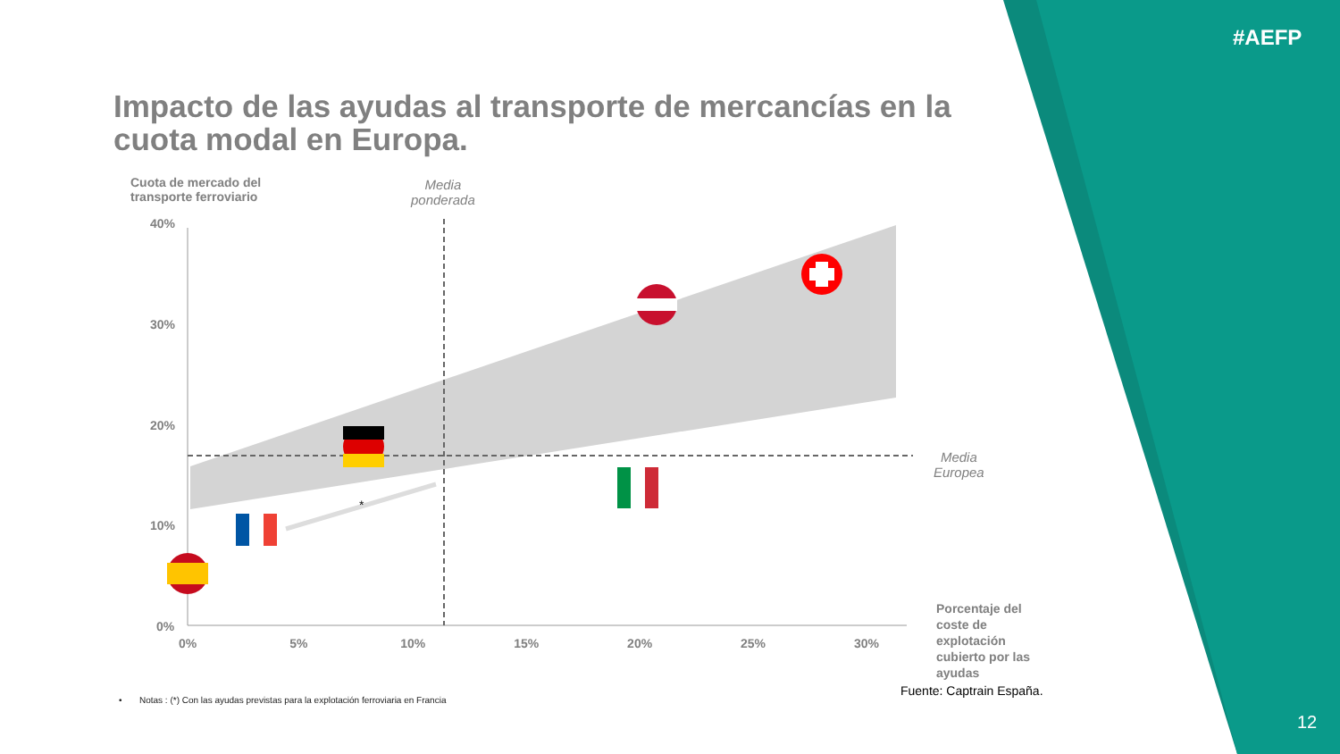#AEFP
Impacto de las ayudas al transporte de mercancías en la cuota modal en Europa.
Cuota de mercado del
transporte ferroviario
Media
ponderada
Media
Europea
40%
30%
20%
10%
0%
0% 5% 10% 15% 20% 25% 30%
Porcentaje del
coste de
explotación
cubierto por las
ayudas
*
Fuente: Captrain España.
• Notas : (*) Con las ayudas previstas para la explotación ferroviaria en Francia
12